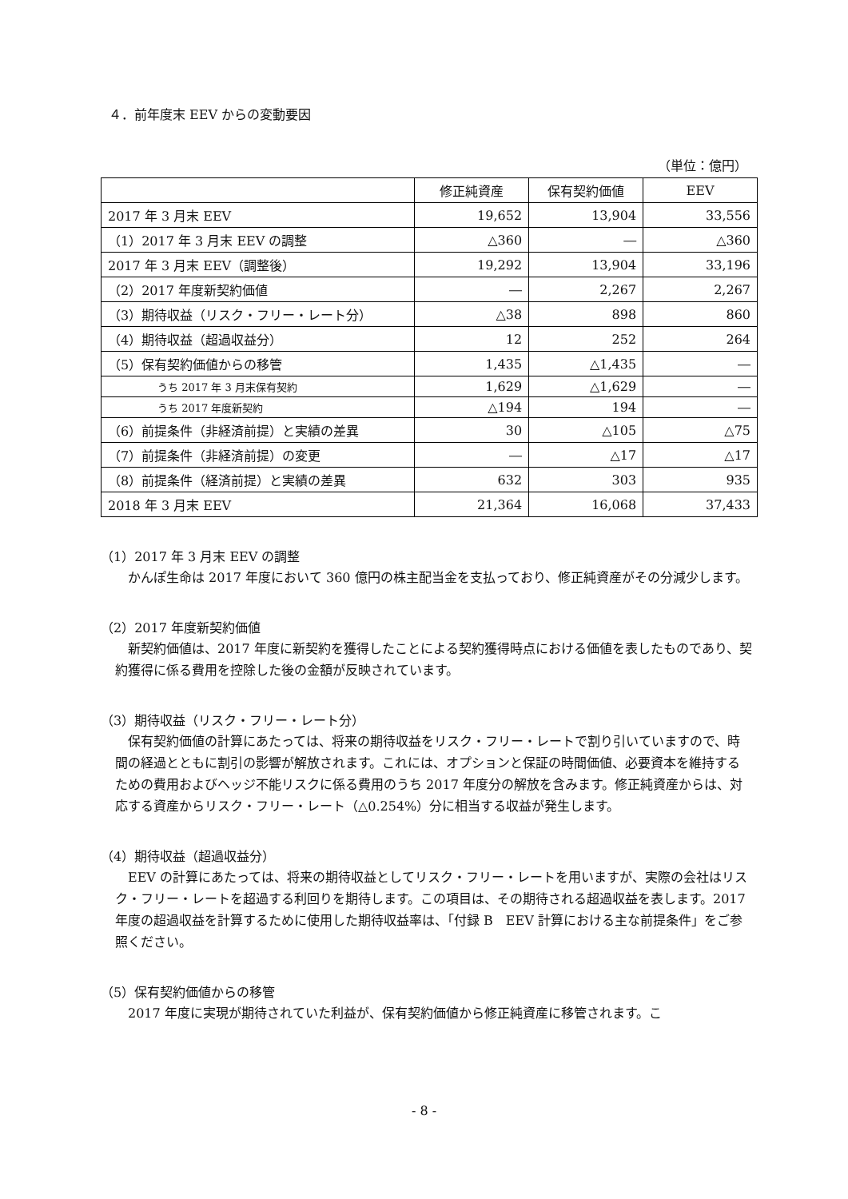４．前年度末 EEV からの変動要因
（単位：億円）
| | 修正純資産 | 保有契約価値 | EEV |
| --- | --- | --- | --- |
| 2017 年 3 月末 EEV | 19,652 | 13,904 | 33,556 |
| （1）2017 年 3 月末 EEV の調整 | △360 | ― | △360 |
| 2017 年 3 月末 EEV（調整後） | 19,292 | 13,904 | 33,196 |
| （2）2017 年度新契約価値 | ― | 2,267 | 2,267 |
| （3）期待収益（リスク・フリー・レート分） | △38 | 898 | 860 |
| （4）期待収益（超過収益分） | 12 | 252 | 264 |
| （5）保有契約価値からの移管 | 1,435 | △1,435 | ― |
| うち 2017 年 3 月末保有契約 | 1,629 | △1,629 | ― |
| うち 2017 年度新契約 | △194 | 194 | ― |
| （6）前提条件（非経済前提）と実績の差異 | 30 | △105 | △75 |
| （7）前提条件（非経済前提）の変更 | ― | △17 | △17 |
| （8）前提条件（経済前提）と実績の差異 | 632 | 303 | 935 |
| 2018 年 3 月末 EEV | 21,364 | 16,068 | 37,433 |
（1）2017 年 3 月末 EEV の調整
かんぽ生命は 2017 年度において 360 億円の株主配当金を支払っており、修正純資産がその分減少します。
（2）2017 年度新契約価値
新契約価値は、2017 年度に新契約を獲得したことによる契約獲得時点における価値を表したものであり、契約獲得に係る費用を控除した後の金額が反映されています。
（3）期待収益（リスク・フリー・レート分）
保有契約価値の計算にあたっては、将来の期待収益をリスク・フリー・レートで割り引いていますので、時間の経過とともに割引の影響が解放されます。これには、オプションと保証の時間価値、必要資本を維持するための費用およびヘッジ不能リスクに係る費用のうち 2017 年度分の解放を含みます。修正純資産からは、対応する資産からリスク・フリー・レート（△0.254%）分に相当する収益が発生します。
（4）期待収益（超過収益分）
EEV の計算にあたっては、将来の期待収益としてリスク・フリー・レートを用いますが、実際の会社はリスク・フリー・レートを超過する利回りを期待します。この項目は、その期待される超過収益を表します。2017 年度の超過収益を計算するために使用した期待収益率は、「付録 B　EEV 計算における主な前提条件」をご参照ください。
（5）保有契約価値からの移管
2017 年度に実現が期待されていた利益が、保有契約価値から修正純資産に移管されます。こ
- 8 -